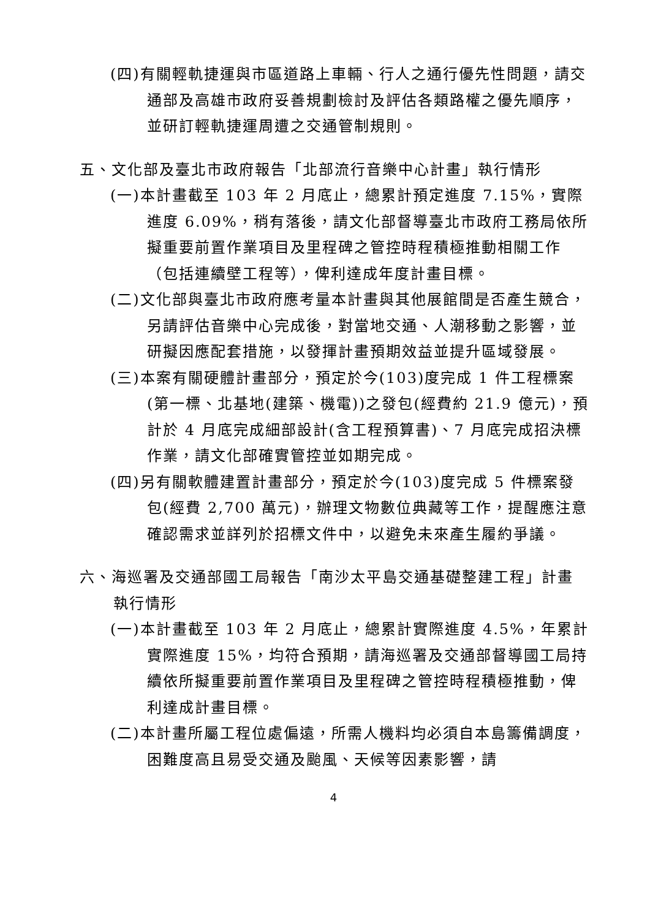(四)有關輕軌捷運與市區道路上車輛、行人之通行優先性問題，請交通部及高雄市政府妥善規劃檢討及評估各類路權之優先順序，並研訂輕軌捷運周遭之交通管制規則。
五、文化部及臺北市政府報告「北部流行音樂中心計畫」執行情形
(一)本計畫截至 103 年 2 月底止，總累計預定進度 7.15%，實際進度 6.09%，稍有落後，請文化部督導臺北市政府工務局依所擬重要前置作業項目及里程碑之管控時程積極推動相關工作（包括連續壁工程等），俾利達成年度計畫目標。
(二)文化部與臺北市政府應考量本計畫與其他展館間是否產生競合，另請評估音樂中心完成後，對當地交通、人潮移動之影響，並研擬因應配套措施，以發揮計畫預期效益並提升區域發展。
(三)本案有關硬體計畫部分，預定於今(103)度完成 1 件工程標案(第一標、北基地(建築、機電))之發包(經費約 21.9 億元)，預計於 4 月底完成細部設計(含工程預算書)、7 月底完成招決標作業，請文化部確實管控並如期完成。
(四)另有關軟體建置計畫部分，預定於今(103)度完成 5 件標案發包(經費 2,700 萬元)，辦理文物數位典藏等工作，提醒應注意確認需求並詳列於招標文件中，以避免未來產生履約爭議。
六、海巡署及交通部國工局報告「南沙太平島交通基礎整建工程」計畫執行情形
(一)本計畫截至 103 年 2 月底止，總累計實際進度 4.5%，年累計實際進度 15%，均符合預期，請海巡署及交通部督導國工局持續依所擬重要前置作業項目及里程碑之管控時程積極推動，俾利達成計畫目標。
(二)本計畫所屬工程位處偏遠，所需人機料均必須自本島籌備調度，困難度高且易受交通及颱風、天候等因素影響，請
4